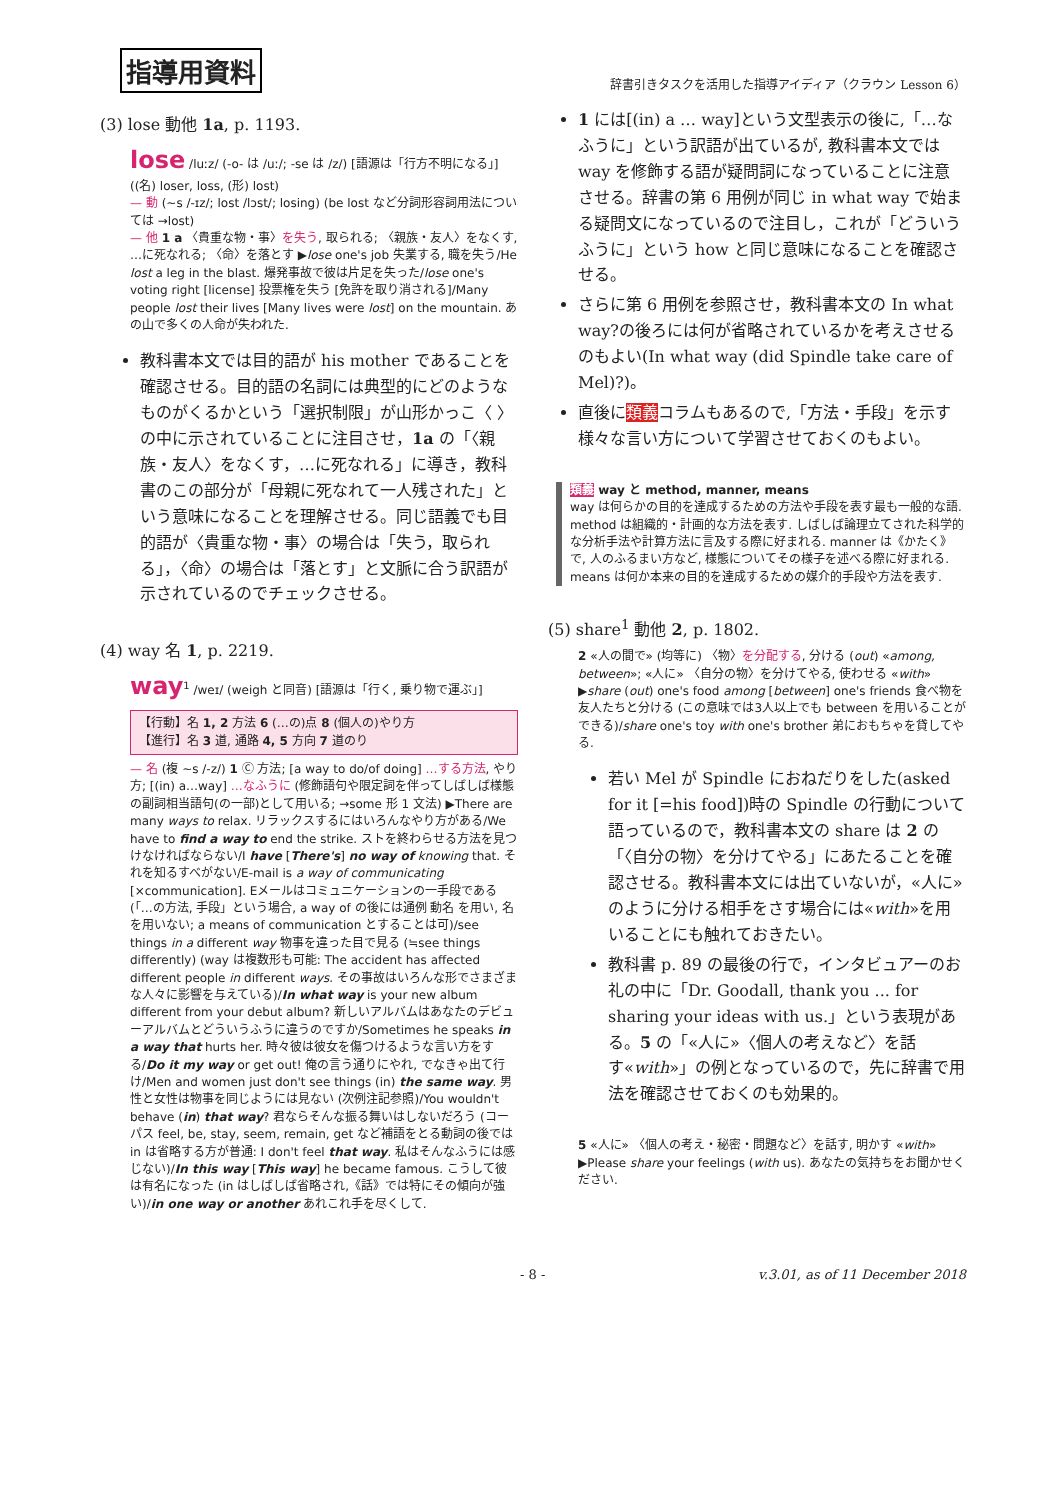指導用資料 辞書引きタスクを活用した指導アイディア（クラウン Lesson 6）
(3) lose 動他 1a, p. 1193.
lose /luːz/ (-o- は /uː/; -se は /z/) [語源は「行方不明になる」] ((名) loser, loss, (形) lost)
— 動 (~s /-ɪz/; lost /lɔst/; losing) (be lost など分詞形容詞用法については →lost)
— 他 1 a 〈貴重な物・事〉を失う, 取られる; 〈親族・友人〉をなくす, …に死なれる; 〈命〉を落とす ▶lose one's job 失業する, 職を失う/He lost a leg in the blast. 爆発事故で彼は片足を失った/lose one's voting right [license] 投票権を失う [免許を取り消される]/Many people lost their lives [Many lives were lost] on the mountain. あの山で多くの人命が失われた.
教科書本文では目的語が his mother であることを確認させる。目的語の名詞には典型的にどのようなものがくるかという「選択制限」が山形かっこ〈 〉の中に示されていることに注目させ，1a の「〈親族・友人〉をなくす，…に死なれる」に導き，教科書のこの部分が「母親に死なれて一人残された」という意味になることを理解させる。同じ語義でも目的語が〈貴重な物・事〉の場合は「失う，取られる」，〈命〉の場合は「落とす」と文脈に合う訳語が示されているのでチェックさせる。
(4) way 名 1, p. 2219.
way<sup>1</sup> /weɪ/ (weigh と同音) [語源は「行く, 乗り物で運ぶ」]
【行動】名 1, 2 方法 6 (…の)点 8 (個人の)やり方
【進行】名 3 道, 通路 4, 5 方向 7 道のり
— 名 (複 ~s /-z/) 1 Ⓒ 方法; [a way to do/of doing] …する方法, やり方; [(in) a…way] …なふうに (修飾語句や限定詞を伴ってしばしば様態の副詞相当語句(の一部)として用いる; →some 形 1 文法) ▶There are many ways to relax. リラックスするにはいろんなやり方がある/We have to find a way to end the strike. ストを終わらせる方法を見つけなければならない/I have [There's] no way of knowing that. それを知るすべがない/E-mail is a way of communicating [×communication]. Eメールはコミュニケーションの一手段である (「…の方法, 手段」という場合, a way of の後には通例 動名 を用い, 名 を用いない; a means of communication とすることは可)/see things in a different way 物事を違った目で見る (≒see things differently) (way は複数形も可能: The accident has affected different people in different ways. その事故はいろんな形でさまざまな人々に影響を与えている)/In what way is your new album different from your debut album? 新しいアルバムはあなたのデビューアルバムとどういうふうに違うのですか/Sometimes he speaks in a way that hurts her. 時々彼は彼女を傷つけるような言い方をする/Do it my way or get out! 俺の言う通りにやれ, でなきゃ出て行け/Men and women just don't see things (in) the same way. 男性と女性は物事を同じようには見ない (次例注記参照)/You wouldn't behave (in) that way? 君ならそんな振る舞いはしないだろう (コーパス feel, be, stay, seem, remain, get など補語をとる動詞の後では in は省略する方が普通: I don't feel that way. 私はそんなふうには感じない)/In this way [This way] he became famous. こうして彼は有名になった (in はしばしば省略され,《話》では特にその傾向が強い)/in one way or another あれこれ手を尽くして.
1 には[(in) a … way]という文型表示の後に,「…なふうに」という訳語が出ているが, 教科書本文では way を修飾する語が疑問詞になっていることに注意させる。辞書の第 6 用例が同じ in what way で始まる疑問文になっているので注目し，これが「どういうふうに」という how と同じ意味になることを確認させる。
さらに第 6 用例を参照させ，教科書本文の In what way?の後ろには何が省略されているかを考えさせるのもよい(In what way (did Spindle take care of Mel)?)。
直後に類義コラムもあるので,「方法・手段」を示す様々な言い方について学習させておくのもよい。
類義 way と method, manner, means
way は何らかの目的を達成するための方法や手段を表す最も一般的な語. method は組織的・計画的な方法を表す. しばしば論理立てされた科学的な分析手法や計算方法に言及する際に好まれる. manner は《かたく》で, 人のふるまい方など, 様態についてその様子を述べる際に好まれる. means は何か本来の目的を達成するための媒介的手段や方法を表す.
(5) share<sup>1</sup> 動他 2, p. 1802.
2 «人の間で» (均等に) 〈物〉を分配する, 分ける (out) «among, between»; «人に» 〈自分の物〉を分けてやる, 使わせる «with» ▶share (out) one's food among [between] one's friends 食べ物を友人たちと分ける (この意味では3人以上でも between を用いることができる)/share one's toy with one's brother 弟におもちゃを貸してやる.
若い Mel が Spindle におねだりをした(asked for it [=his food])時の Spindle の行動について語っているので，教科書本文の share は 2 の「〈自分の物〉を分けてやる」にあたることを確認させる。教科書本文には出ていないが，«人に»のように分ける相手をさす場合には«with»を用いることにも触れておきたい。
教科書 p. 89 の最後の行で，インタビュアーのお礼の中に「Dr. Goodall, thank you ... for sharing your ideas with us.」という表現がある。5 の「«人に»〈個人の考えなど〉を話す«with»」の例となっているので，先に辞書で用法を確認させておくのも効果的。
5 «人に» 〈個人の考え・秘密・問題など〉を話す, 明かす «with» ▶Please share your feelings (with us). あなたの気持ちをお聞かせください.
- 8 - v.3.01, as of 11 December 2018